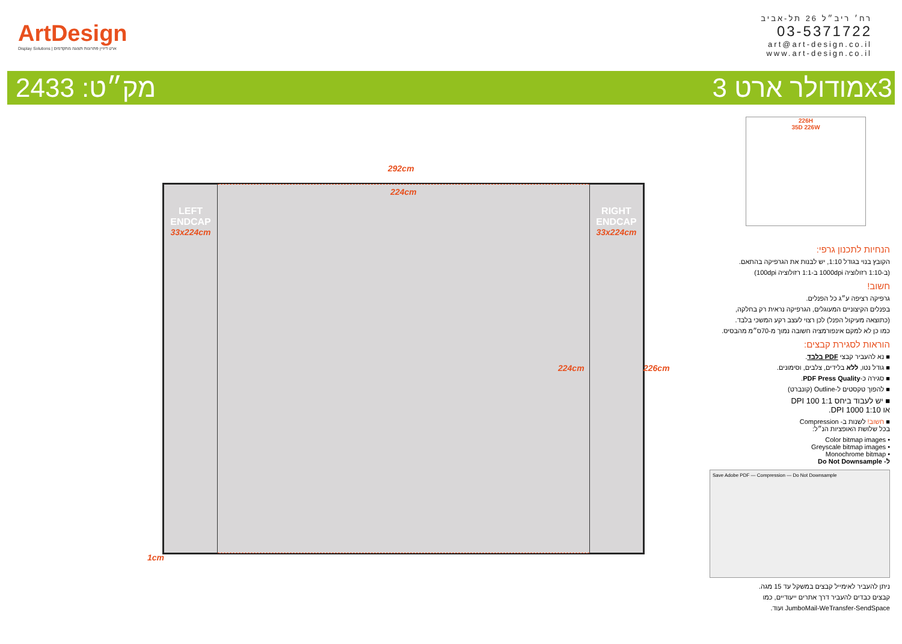ArtDesign
Display Solutions | ארט דיזיין פתרונות תצוגה מתקדמים
רח׳ ריב״ל 26 תל-אביב
03-5371722
art@art-design.co.il
www.art-design.co.il
מק״ט: 2433 מודולר ארט 3x3
292cm
LEFT
ENDCAP
33x224cm
224cm
RIGHT
ENDCAP
33x224cm
224cm 226cm
1cm
226H
35D 226W
הנחיות לתכנון גרפי:
הקובץ בנוי בגודל 1:10, יש לבנות את הגרפיקה בהתאם.
(ב-1:10 רזולוציה 1000dpi ב-1:1 רזולוציה 100dpi)
חשוב!
גרפיקה רציפה ע״ג כל הפנלים.
בפנלים הקיצוניים המעוגלים, הגרפיקה נראית רק בחלקה,
(כתוצאה מעיקול הפנל) לכן רצוי לעצב רקע המשכי בלבד.
כמו כן לא למקם אינפורמציה חשובה נמוך מ-70ס״מ מהבסיס.
הוראות לסגירת קבצים:
■ נא להעביר קבצי PDF בלבד.
■ גודל נטו, ללא בלידים, צלבים, וסימונים.
■ סגירה כ-PDF Press Quality.
■ להפוך טקסטים ל-Outline (קונברט)
■ יש לעבוד ביחס 1:1 DPI 100
או 1:10 DPI 1000.
■ חשוב! לשנות ב- Compression
בכל שלושת האופציות הנ״ל:
• Color bitmap images
• Greyscale bitmap images
• Monochrome bitmap
ל- Do Not Downsample
Save Adobe PDF — Compression — Do Not Downsample
ניתן להעביר לאימייל קבצים במשקל עד 15 מגה.
קבצים כבדים להעביר דרך אתרים ייעודיים, כמו
JumboMail-WeTransfer-SendSpace ועוד.